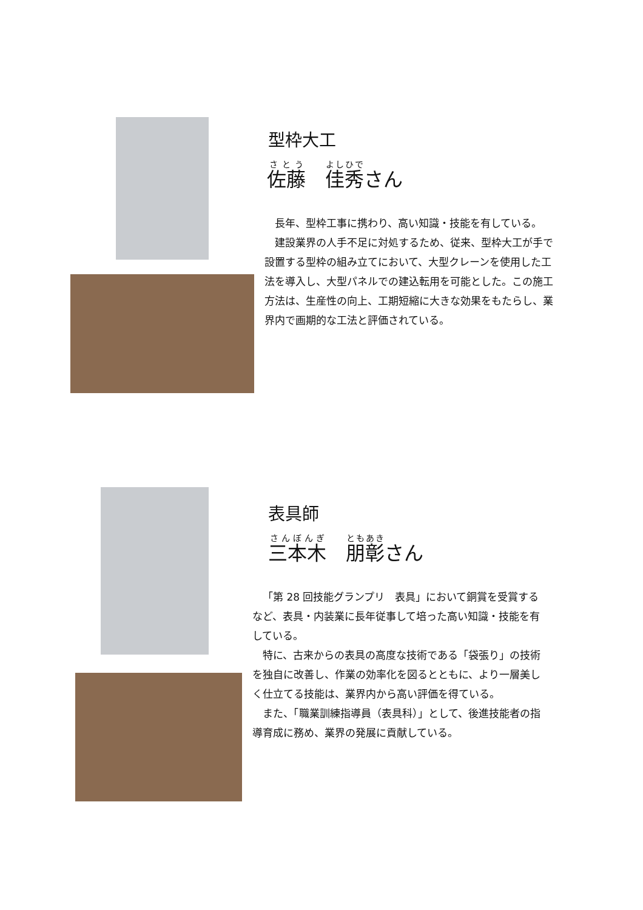型枠大工
佐藤　佳秀さん
長年、型枠工事に携わり、高い知識・技能を有している。
建設業界の人手不足に対処するため、従来、型枠大工が手で設置する型枠の組み立てにおいて、大型クレーンを使用した工法を導入し、大型パネルでの建込転用を可能とした。この施工方法は、生産性の向上、工期短縮に大きな効果をもたらし、業界内で画期的な工法と評価されている。
表具師
三本木　朋彰さん
「第 28 回技能グランプリ　表具」において銅賞を受賞するなど、表具・内装業に長年従事して培った高い知識・技能を有している。
特に、古来からの表具の高度な技術である「袋張り」の技術を独自に改善し、作業の効率化を図るとともに、より一層美しく仕立てる技能は、業界内から高い評価を得ている。
また、「職業訓練指導員（表具科）」として、後進技能者の指導育成に務め、業界の発展に貢献している。